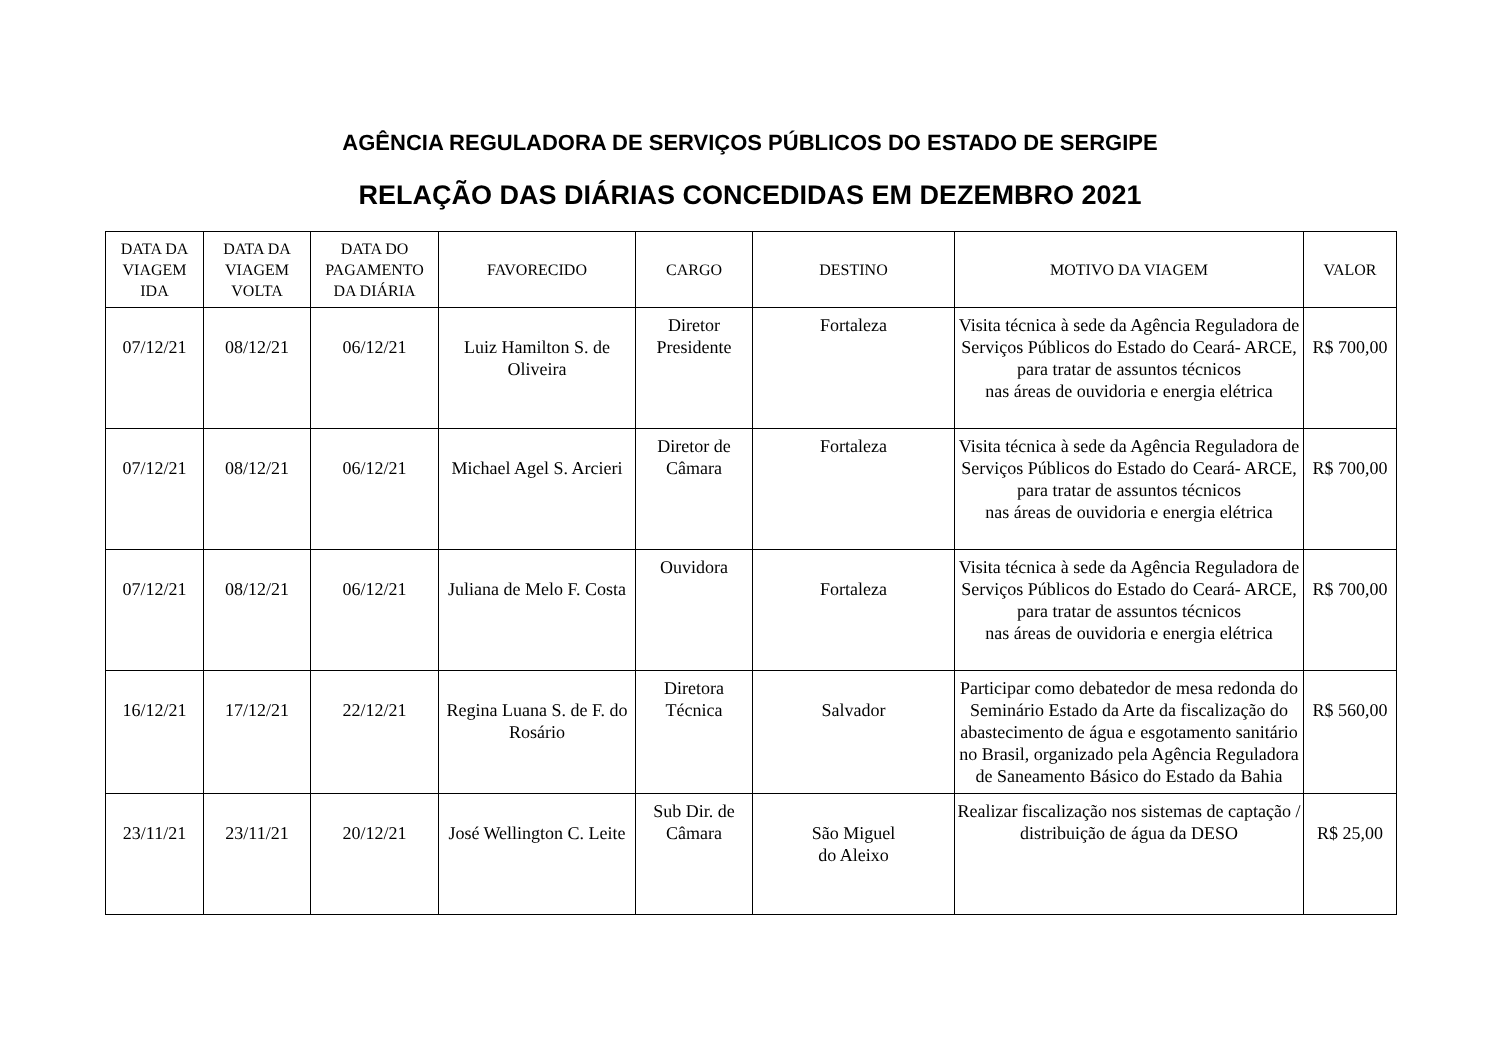AGÊNCIA REGULADORA DE SERVIÇOS PÚBLICOS DO ESTADO DE SERGIPE
RELAÇÃO DAS DIÁRIAS CONCEDIDAS EM DEZEMBRO 2021
| DATA DA VIAGEM IDA | DATA DA VIAGEM VOLTA | DATA DO PAGAMENTO DA DIÁRIA | FAVORECIDO | CARGO | DESTINO | MOTIVO DA VIAGEM | VALOR |
| --- | --- | --- | --- | --- | --- | --- | --- |
| 07/12/21 | 08/12/21 | 06/12/21 | Luiz Hamilton S. de Oliveira | Diretor Presidente | Fortaleza | Visita técnica à sede da Agência Reguladora de Serviços Públicos do Estado do Ceará- ARCE, para tratar de assuntos técnicos nas áreas de ouvidoria e energia elétrica | R$ 700,00 |
| 07/12/21 | 08/12/21 | 06/12/21 | Michael Agel S. Arcieri | Diretor de Câmara | Fortaleza | Visita técnica à sede da Agência Reguladora de Serviços Públicos do Estado do Ceará- ARCE, para tratar de assuntos técnicos nas áreas de ouvidoria e energia elétrica | R$ 700,00 |
| 07/12/21 | 08/12/21 | 06/12/21 | Juliana de Melo F. Costa | Ouvidora | Fortaleza | Visita técnica à sede da Agência Reguladora de Serviços Públicos do Estado do Ceará- ARCE, para tratar de assuntos técnicos nas áreas de ouvidoria e energia elétrica | R$ 700,00 |
| 16/12/21 | 17/12/21 | 22/12/21 | Regina Luana S. de F. do Rosário | Diretora Técnica | Salvador | Participar como debatedor de mesa redonda do Seminário Estado da Arte da fiscalização do abastecimento de água e esgotamento sanitário no Brasil, organizado pela Agência Reguladora de Saneamento Básico do Estado da Bahia | R$ 560,00 |
| 23/11/21 | 23/11/21 | 20/12/21 | José Wellington C. Leite | Sub Dir. de Câmara | São Miguel do Aleixo | Realizar fiscalização nos sistemas de captação / distribuição de água da DESO | R$ 25,00 |